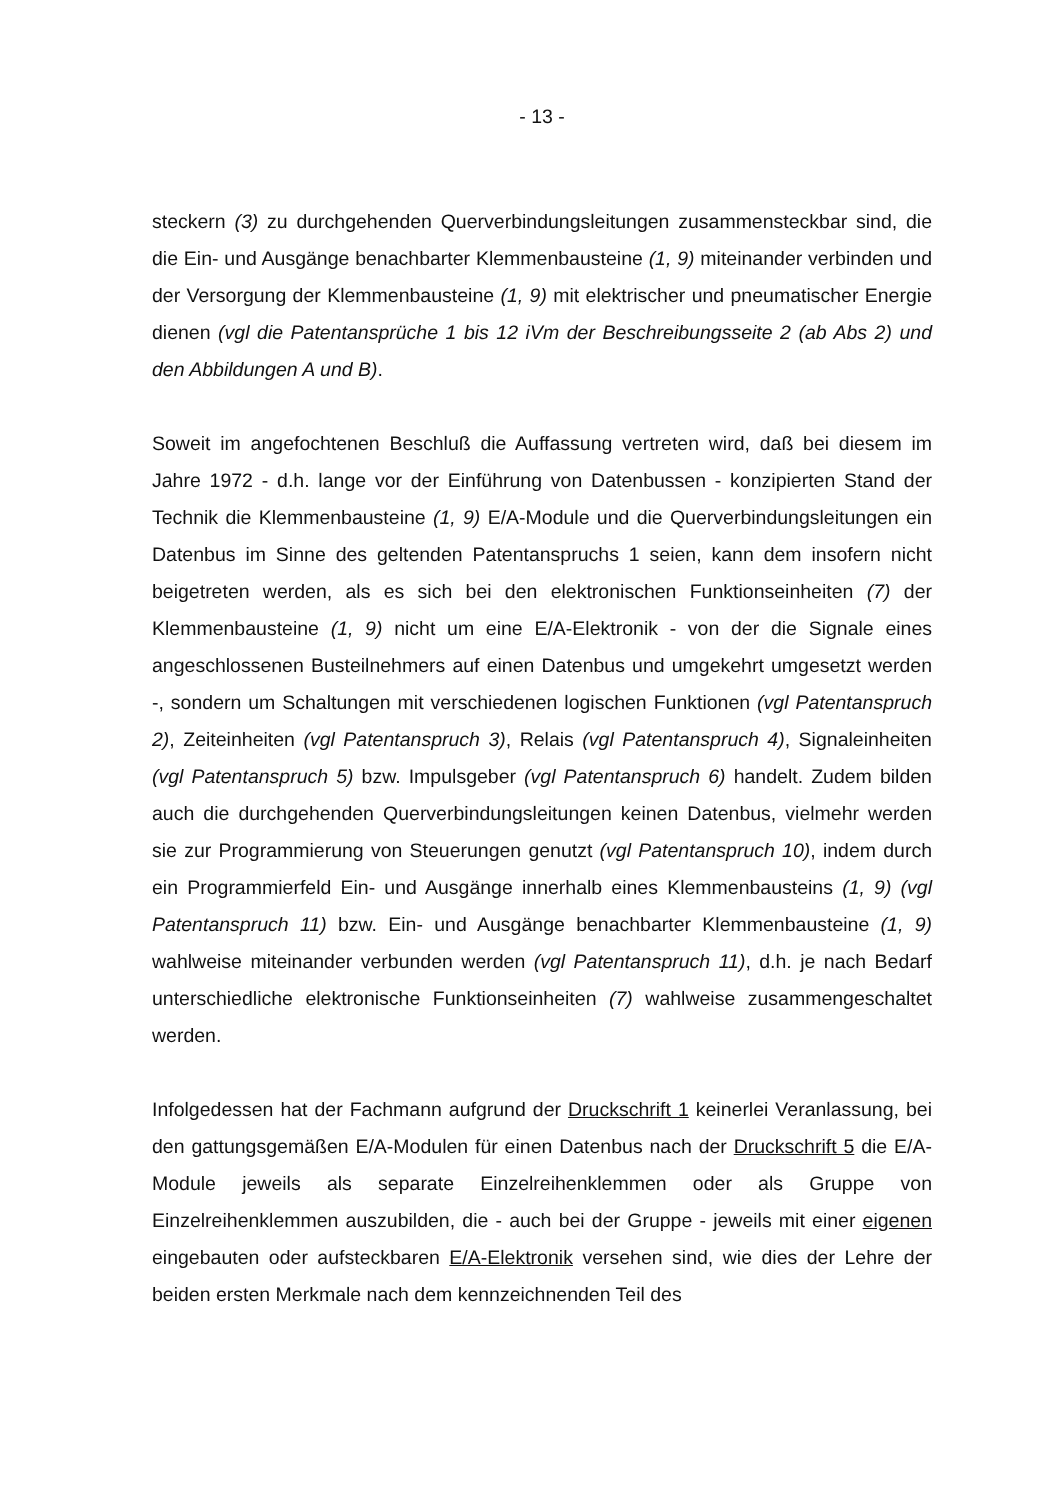- 13 -
steckern (3) zu durchgehenden Querverbindungsleitungen zusammensteckbar sind, die die Ein- und Ausgänge benachbarter Klemmenbausteine (1, 9) miteinander verbinden und der Versorgung der Klemmenbausteine (1, 9) mit elektrischer und pneumatischer Energie dienen (vgl die Patentansprüche 1 bis 12 iVm der Beschreibungsseite 2 (ab Abs 2) und den Abbildungen A und B).
Soweit im angefochtenen Beschluß die Auffassung vertreten wird, daß bei diesem im Jahre 1972 - d.h. lange vor der Einführung von Datenbussen - konzipierten Stand der Technik die Klemmenbausteine (1, 9) E/A-Module und die Querverbindungsleitungen ein Datenbus im Sinne des geltenden Patentanspruchs 1 seien, kann dem insofern nicht beigetreten werden, als es sich bei den elektronischen Funktionseinheiten (7) der Klemmenbausteine (1, 9) nicht um eine E/A-Elektronik - von der die Signale eines angeschlossenen Busteilnehmers auf einen Datenbus und umgekehrt umgesetzt werden -, sondern um Schaltungen mit verschiedenen logischen Funktionen (vgl Patentanspruch 2), Zeiteinheiten (vgl Patentanspruch 3), Relais (vgl Patentanspruch 4), Signaleinheiten (vgl Patentanspruch 5) bzw. Impulsgeber (vgl Patentanspruch 6) handelt. Zudem bilden auch die durchgehenden Querverbindungsleitungen keinen Datenbus, vielmehr werden sie zur Programmierung von Steuerungen genutzt (vgl Patentanspruch 10), indem durch ein Programmierfeld Ein- und Ausgänge innerhalb eines Klemmenbausteins (1, 9) (vgl Patentanspruch 11) bzw. Ein- und Ausgänge benachbarter Klemmenbausteine (1, 9) wahlweise miteinander verbunden werden (vgl Patentanspruch 11), d.h. je nach Bedarf unterschiedliche elektronische Funktionseinheiten (7) wahlweise zusammengeschaltet werden.
Infolgedessen hat der Fachmann aufgrund der Druckschrift 1 keinerlei Veranlassung, bei den gattungsgemäßen E/A-Modulen für einen Datenbus nach der Druckschrift 5 die E/A-Module jeweils als separate Einzelreihenklemmen oder als Gruppe von Einzelreihenklemmen auszubilden, die - auch bei der Gruppe - jeweils mit einer eigenen eingebauten oder aufsteckbaren E/A-Elektronik versehen sind, wie dies der Lehre der beiden ersten Merkmale nach dem kennzeichnenden Teil des